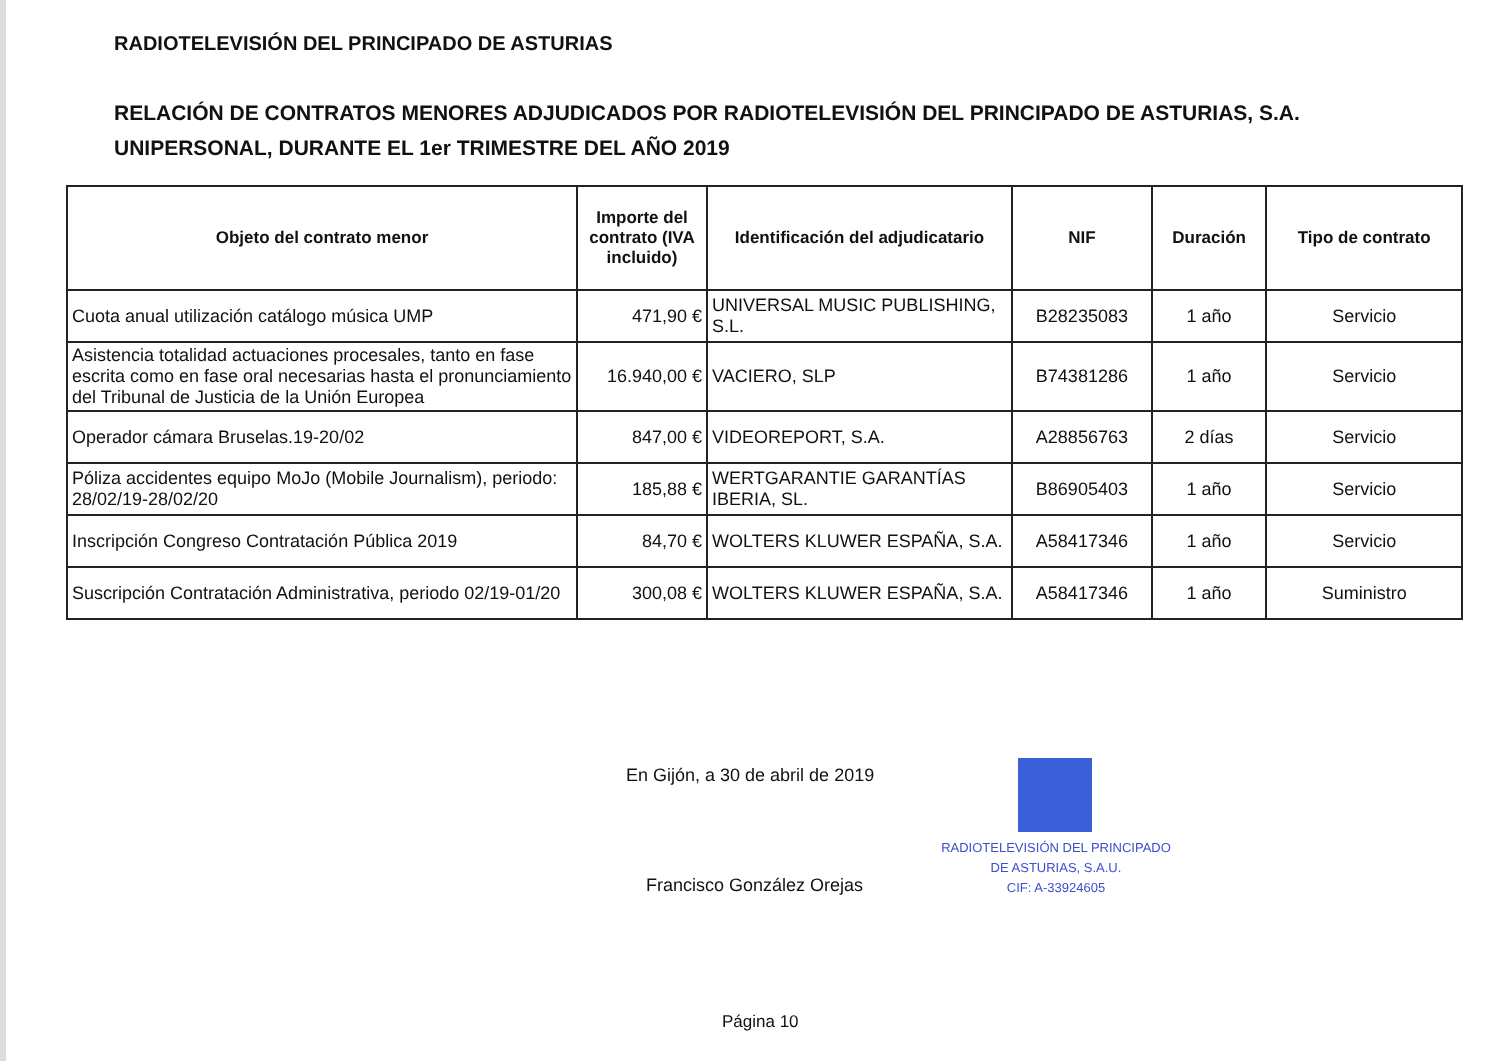RADIOTELEVISIÓN DEL PRINCIPADO DE ASTURIAS
RELACIÓN DE CONTRATOS MENORES ADJUDICADOS POR RADIOTELEVISIÓN DEL PRINCIPADO DE ASTURIAS, S.A. UNIPERSONAL, DURANTE EL 1er TRIMESTRE DEL AÑO 2019
| Objeto del contrato menor | Importe del contrato (IVA incluido) | Identificación del adjudicatario | NIF | Duración | Tipo de contrato |
| --- | --- | --- | --- | --- | --- |
| Cuota anual utilización catálogo música UMP | 471,90 € | UNIVERSAL MUSIC PUBLISHING, S.L. | B28235083 | 1 año | Servicio |
| Asistencia totalidad actuaciones procesales, tanto en fase escrita como en fase oral necesarias hasta el pronunciamiento del Tribunal de Justicia de la Unión Europea | 16.940,00 € | VACIERO, SLP | B74381286 | 1 año | Servicio |
| Operador cámara Bruselas.19-20/02 | 847,00 € | VIDEOREPORT, S.A. | A28856763 | 2 días | Servicio |
| Póliza accidentes equipo MoJo (Mobile Journalism), periodo: 28/02/19-28/02/20 | 185,88 € | WERTGARANTIE GARANTÍAS IBERIA, SL. | B86905403 | 1 año | Servicio |
| Inscripción Congreso Contratación Pública 2019 | 84,70 € | WOLTERS KLUWER ESPAÑA, S.A. | A58417346 | 1 año | Servicio |
| Suscripción Contratación Administrativa, periodo 02/19-01/20 | 300,08 € | WOLTERS KLUWER ESPAÑA, S.A. | A58417346 | 1 año | Suministro |
En Gijón, a 30 de abril de 2019
RADIOTELEVISIÓN DEL PRINCIPADO
DE ASTURIAS, S.A.U.
CIF: A-33924605
Francisco González Orejas
Página 10